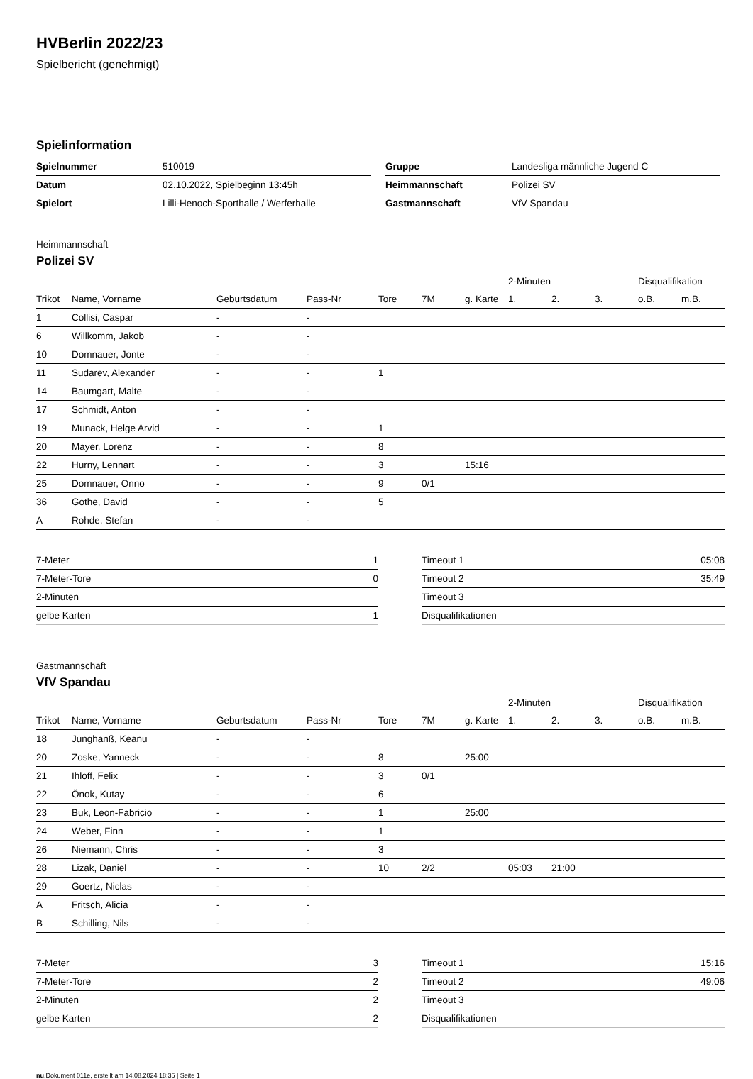HVBerlin 2022/23
Spielbericht (genehmigt)
Spielinformation
| Spielnummer | 510019 |
| Datum | 02.10.2022, Spielbeginn 13:45h |
| Spielort | Lilli-Henoch-Sporthalle / Werferhalle |
| Gruppe | Landesliga männliche Jugend C |
| Heimmannschaft | Polizei SV |
| Gastmannschaft | VfV Spandau |
Heimmannschaft
Polizei SV
| | | | | | | | 2-Minuten | | | Disqualifikation | |
| --- | --- | --- | --- | --- | --- | --- | --- | --- | --- | --- | --- |
| Trikot | Name, Vorname | Geburtsdatum | Pass-Nr | Tore | 7M | g. Karte | 1. | 2. | 3. | o.B. | m.B. |
| 1 | Collisi, Caspar | - | - | | | | | | | | |
| 6 | Willkomm, Jakob | - | - | | | | | | | | |
| 10 | Domnauer, Jonte | - | - | | | | | | | | |
| 11 | Sudarev, Alexander | - | - | 1 | | | | | | | |
| 14 | Baumgart, Malte | - | - | | | | | | | | |
| 17 | Schmidt, Anton | - | - | | | | | | | | |
| 19 | Munack, Helge Arvid | - | - | 1 | | | | | | | |
| 20 | Mayer, Lorenz | - | - | 8 | | | | | | | |
| 22 | Hurny, Lennart | - | - | 3 | | 15:16 | | | | | |
| 25 | Domnauer, Onno | - | - | 9 | 0/1 | | | | | | |
| 36 | Gothe, David | - | - | 5 | | | | | | | |
| A | Rohde, Stefan | - | - | | | | | | | | |
| 7-Meter | 1 |
| 7-Meter-Tore | 0 |
| 2-Minuten | |
| gelbe Karten | 1 |
| Timeout 1 | 05:08 |
| Timeout 2 | 35:49 |
| Timeout 3 | |
| Disqualifikationen | |
Gastmannschaft
VfV Spandau
| | | | | | | | 2-Minuten | | | Disqualifikation | |
| --- | --- | --- | --- | --- | --- | --- | --- | --- | --- | --- | --- |
| Trikot | Name, Vorname | Geburtsdatum | Pass-Nr | Tore | 7M | g. Karte | 1. | 2. | 3. | o.B. | m.B. |
| 18 | Junghanß, Keanu | - | - | | | | | | | | |
| 20 | Zoske, Yanneck | - | - | 8 | | 25:00 | | | | | |
| 21 | Ihloff, Felix | - | - | 3 | 0/1 | | | | | | |
| 22 | Önok, Kutay | - | - | 6 | | | | | | | |
| 23 | Buk, Leon-Fabricio | - | - | 1 | | 25:00 | | | | | |
| 24 | Weber, Finn | - | - | 1 | | | | | | | |
| 26 | Niemann, Chris | - | - | 3 | | | | | | | |
| 28 | Lizak, Daniel | - | - | 10 | 2/2 | | 05:03 | 21:00 | | | |
| 29 | Goertz, Niclas | - | - | | | | | | | | |
| A | Fritsch, Alicia | - | - | | | | | | | | |
| B | Schilling, Nils | - | - | | | | | | | | |
| 7-Meter | 3 |
| 7-Meter-Tore | 2 |
| 2-Minuten | 2 |
| gelbe Karten | 2 |
| Timeout 1 | 15:16 |
| Timeout 2 | 49:06 |
| Timeout 3 | |
| Disqualifikationen | |
nu.Dokument 011e, erstellt am 14.08.2024 18:35 | Seite 1